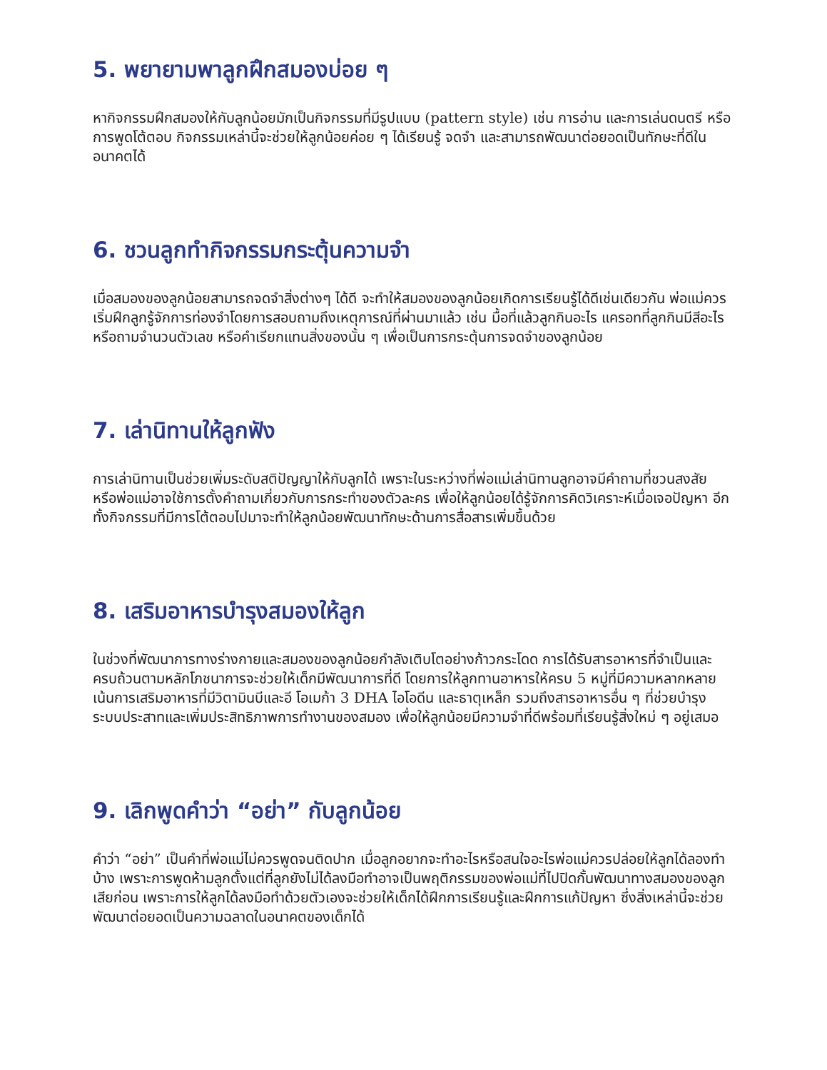5. พยายามพาลูกฝึกสมองบ่อย ๆ
หากิจกรรมฝึกสมองให้กับลูกน้อยมักเป็นกิจกรรมที่มีรูปแบบ (pattern style) เช่น การอ่าน และการเล่นดนตรี หรือการพูดโต้ตอบ กิจกรรมเหล่านี้จะช่วยให้ลูกน้อยค่อย ๆ ได้เรียนรู้ จดจำ และสามารถพัฒนาต่อยอดเป็นทักษะที่ดีในอนาคตได้
6. ชวนลูกทำกิจกรรมกระตุ้นความจำ
เมื่อสมองของลูกน้อยสามารถจดจำสิ่งต่างๆ ได้ดี จะทำให้สมองของลูกน้อยเกิดการเรียนรู้ได้ดีเช่นเดียวกัน พ่อแม่ควรเริ่มฝึกลูกรู้จักการท่องจำโดยการสอบถามถึงเหตุการณ์ที่ผ่านมาแล้ว เช่น มื้อที่แล้วลูกกินอะไร แครอทที่ลูกกินมีสีอะไร หรือถามจำนวนตัวเลข หรือคำเรียกแทนสิ่งของนั้น ๆ เพื่อเป็นการกระตุ้นการจดจำของลูกน้อย
7. เล่านิทานให้ลูกฟัง
การเล่านิทานเป็นช่วยเพิ่มระดับสติปัญญาให้กับลูกได้ เพราะในระหว่างที่พ่อแม่เล่านิทานลูกอาจมีคำถามที่ชวนสงสัย หรือพ่อแม่อาจใช้การตั้งคำถามเกี่ยวกับการกระทำของตัวละคร เพื่อให้ลูกน้อยได้รู้จักการคิดวิเคราะห์เมื่อเจอปัญหา อีกทั้งกิจกรรมที่มีการโต้ตอบไปมาจะทำให้ลูกน้อยพัฒนาทักษะด้านการสื่อสารเพิ่มขึ้นด้วย
8. เสริมอาหารบำรุงสมองให้ลูก
ในช่วงที่พัฒนาการทางร่างกายและสมองของลูกน้อยกำลังเติบโตอย่างก้าวกระโดด การได้รับสารอาหารที่จำเป็นและครบถ้วนตามหลักโภชนาการจะช่วยให้เด็กมีพัฒนาการที่ดี โดยการให้ลูกทานอาหารให้ครบ 5 หมู่ที่มีความหลากหลาย เน้นการเสริมอาหารที่มีวิตามินบีและอี โอเมก้า 3 DHA ไอโอดีน และธาตุเหล็ก รวมถึงสารอาหารอื่น ๆ ที่ช่วยบำรุงระบบประสาทและเพิ่มประสิทธิภาพการทำงานของสมอง เพื่อให้ลูกน้อยมีความจำที่ดีพร้อมที่เรียนรู้สิ่งใหม่ ๆ อยู่เสมอ
9. เลิกพูดคำว่า “อย่า” กับลูกน้อย
คำว่า “อย่า” เป็นคำที่พ่อแม่ไม่ควรพูดจนติดปาก เมื่อลูกอยากจะทำอะไรหรือสนใจอะไรพ่อแม่ควรปล่อยให้ลูกได้ลองทำบ้าง เพราะการพูดห้ามลูกตั้งแต่ที่ลูกยังไม่ได้ลงมือทำอาจเป็นพฤติกรรมของพ่อแม่ที่ไปปิดกั้นพัฒนาทางสมองของลูกเสียก่อน เพราะการให้ลูกได้ลงมือทำด้วยตัวเองจะช่วยให้เด็กได้ฝึกการเรียนรู้และฝึกการแก้ปัญหา ซึ่งสิ่งเหล่านี้จะช่วยพัฒนาต่อยอดเป็นความฉลาดในอนาคตของเด็กได้